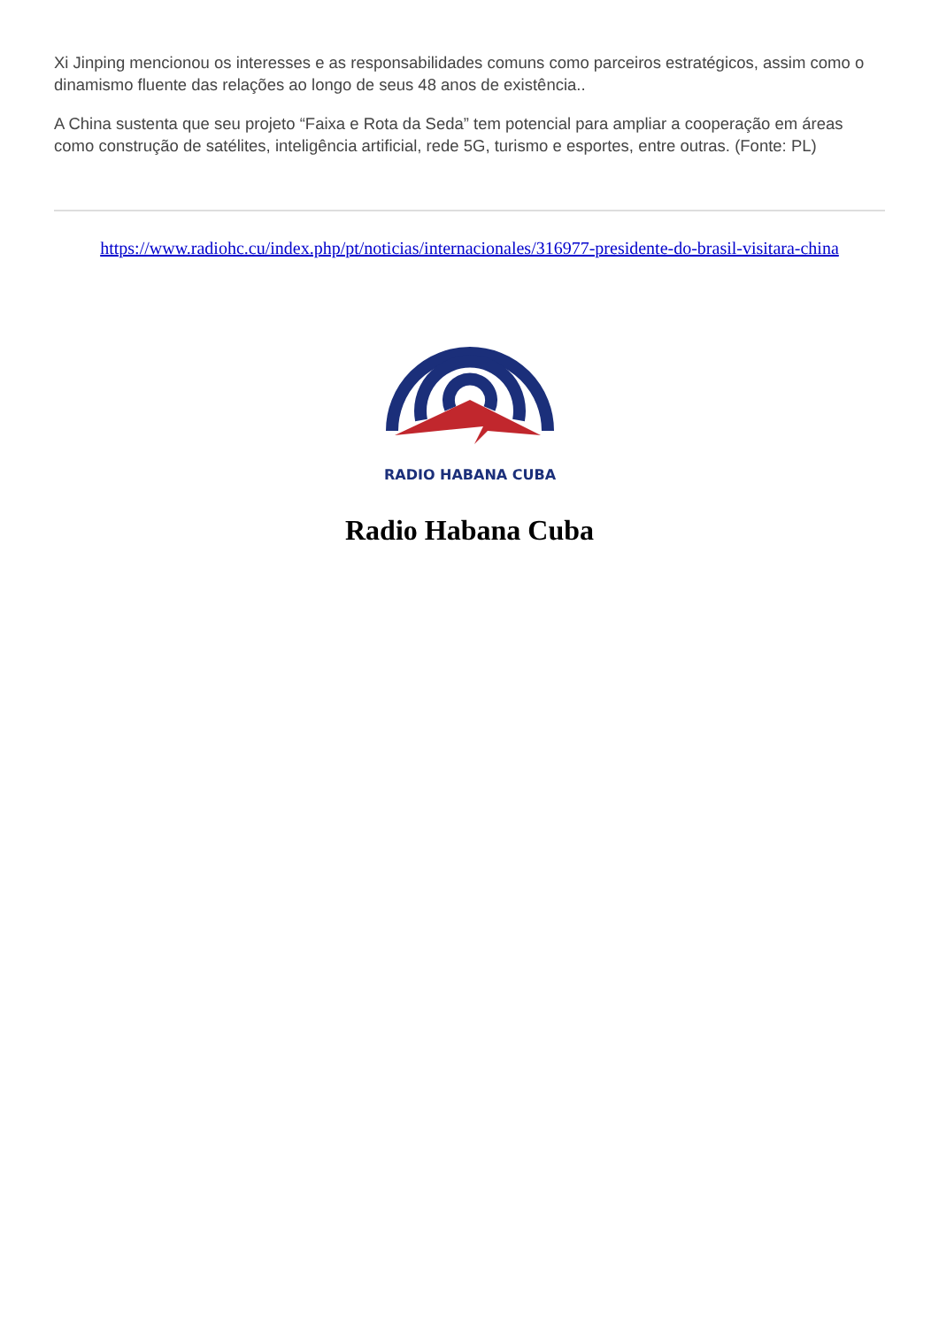Xi Jinping mencionou os interesses e as responsabilidades comuns como parceiros estratégicos, assim como o dinamismo fluente das relações ao longo de seus 48 anos de existência..
A China sustenta que seu projeto “Faixa e Rota da Seda” tem potencial para ampliar a cooperação em áreas como construção de satélites, inteligência artificial, rede 5G, turismo e esportes, entre outras. (Fonte: PL)
https://www.radiohc.cu/index.php/pt/noticias/internacionales/316977-presidente-do-brasil-visitara-china
RADIO HABANA CUBA
Radio Habana Cuba